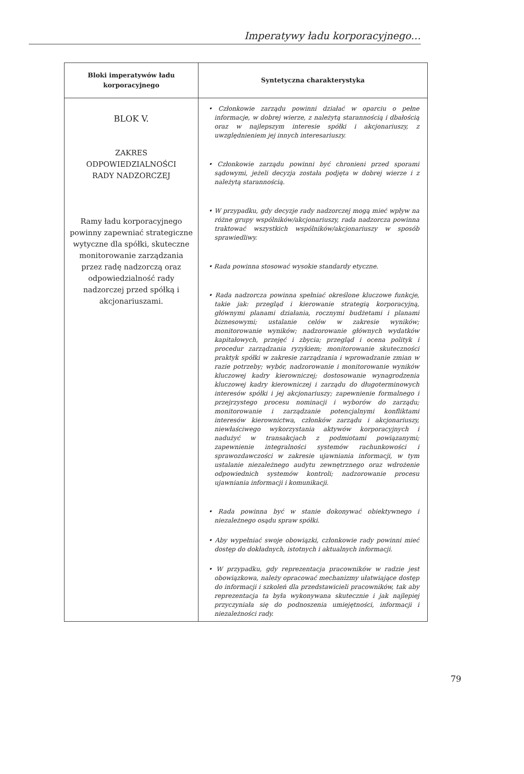Imperatywy ładu korporacyjnego…
| Bloki imperatywów ładu korporacyjnego | Syntetyczna charakterystyka |
| --- | --- |
| BLOK V. ZAKRES ODPOWIEDZIALNOŚCI RADY NADZORCZEJ Ramy ładu korporacyjnego powinny zapewniać strategiczne wytyczne dla spółki, skuteczne monitorowanie zarządzania przez radę nadzorczą oraz odpowiedzialność rady nadzorczej przed spółką i akcjonariuszami. | • Członkowie zarządu powinni działać w oparciu o pełne informacje, w dobrej wierze, z należytą starannością i dbałością oraz w najlepszym interesie spółki i akcjonariuszy, z uwzględnieniem jej innych interesariuszy. • Członkowie zarządu powinni być chronieni przed sporami sądowymi, jeżeli decyzja została podjęta w dobrej wierze i z należytą starannością. • W przypadku, gdy decyzje rady nadzorczej mogą mieć wpływ na różne grupy wspólników/akcjonariuszy, rada nadzorcza powinna traktować wszystkich wspólników/akcjonariuszy w sposób sprawiedliwy. • Rada powinna stosować wysokie standardy etyczne. • Rada nadzorcza powinna spełniać określone kluczowe funkcje, takie jak: przegląd i kierowanie strategią korporacyjną, głównymi planami działania, rocznymi budżetami i planami biznesowymi; ustalanie celów w zakresie wyników; monitorowanie wyników; nadzorowanie głównych wydatków kapitałowych, przejęć i zbycia; przegląd i ocena polityk i procedur zarządzania ryzykiem; monitorowanie skuteczności praktyk spółki w zakresie zarządzania i wprowadzanie zmian w razie potrzeby; wybór, nadzorowanie i monitorowanie wyników kluczowej kadry kierowniczej; dostosowanie wynagrodzenia kluczowej kadry kierowniczej i zarządu do długoterminowych interesów spółki i jej akcjonariuszy; zapewnienie formalnego i przejrzystego procesu nominacji i wyborów do zarządu; monitorowanie i zarządzanie potencjalnymi konfliktami interesów kierownictwa, członków zarządu i akcjonariuszy, niewłaściwego wykorzystania aktywów korporacyjnych i nadużyć w transakcjach z podmiotami powiązanymi; zapewnienie integralności systemów rachunkowości i sprawozdawczości w zakresie ujawniania informacji, w tym ustalanie niezależnego audytu zewnętrznego oraz wdrożenie odpowiednich systemów kontroli; nadzorowanie procesu ujawniania informacji i komunikacji. • Rada powinna być w stanie dokonywać obiektywnego i niezależnego osądu spraw spółki. • Aby wypełniać swoje obowiązki, członkowie rady powinni mieć dostęp do dokładnych, istotnych i aktualnych informacji. • W przypadku, gdy reprezentacja pracowników w radzie jest obowiązkowa, należy opracować mechanizmy ułatwiające dostęp do informacji i szkoleń dla przedstawicieli pracowników, tak aby reprezentacja ta była wykonywana skutecznie i jak najlepiej przyczyniała się do podnoszenia umiejętności, informacji i niezależności rady. |
79